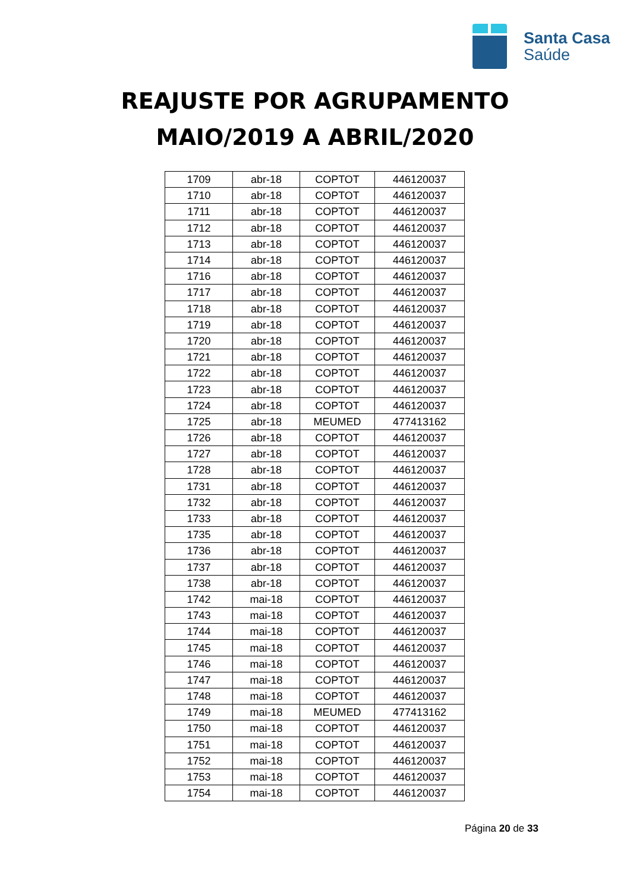Santa Casa
Saúde
REAJUSTE POR AGRUPAMENTO
MAIO/2019 A ABRIL/2020
| 1709 | abr-18 | COPTOT | 446120037 |
| 1710 | abr-18 | COPTOT | 446120037 |
| 1711 | abr-18 | COPTOT | 446120037 |
| 1712 | abr-18 | COPTOT | 446120037 |
| 1713 | abr-18 | COPTOT | 446120037 |
| 1714 | abr-18 | COPTOT | 446120037 |
| 1716 | abr-18 | COPTOT | 446120037 |
| 1717 | abr-18 | COPTOT | 446120037 |
| 1718 | abr-18 | COPTOT | 446120037 |
| 1719 | abr-18 | COPTOT | 446120037 |
| 1720 | abr-18 | COPTOT | 446120037 |
| 1721 | abr-18 | COPTOT | 446120037 |
| 1722 | abr-18 | COPTOT | 446120037 |
| 1723 | abr-18 | COPTOT | 446120037 |
| 1724 | abr-18 | COPTOT | 446120037 |
| 1725 | abr-18 | MEUMED | 477413162 |
| 1726 | abr-18 | COPTOT | 446120037 |
| 1727 | abr-18 | COPTOT | 446120037 |
| 1728 | abr-18 | COPTOT | 446120037 |
| 1731 | abr-18 | COPTOT | 446120037 |
| 1732 | abr-18 | COPTOT | 446120037 |
| 1733 | abr-18 | COPTOT | 446120037 |
| 1735 | abr-18 | COPTOT | 446120037 |
| 1736 | abr-18 | COPTOT | 446120037 |
| 1737 | abr-18 | COPTOT | 446120037 |
| 1738 | abr-18 | COPTOT | 446120037 |
| 1742 | mai-18 | COPTOT | 446120037 |
| 1743 | mai-18 | COPTOT | 446120037 |
| 1744 | mai-18 | COPTOT | 446120037 |
| 1745 | mai-18 | COPTOT | 446120037 |
| 1746 | mai-18 | COPTOT | 446120037 |
| 1747 | mai-18 | COPTOT | 446120037 |
| 1748 | mai-18 | COPTOT | 446120037 |
| 1749 | mai-18 | MEUMED | 477413162 |
| 1750 | mai-18 | COPTOT | 446120037 |
| 1751 | mai-18 | COPTOT | 446120037 |
| 1752 | mai-18 | COPTOT | 446120037 |
| 1753 | mai-18 | COPTOT | 446120037 |
| 1754 | mai-18 | COPTOT | 446120037 |
Página 20 de 33